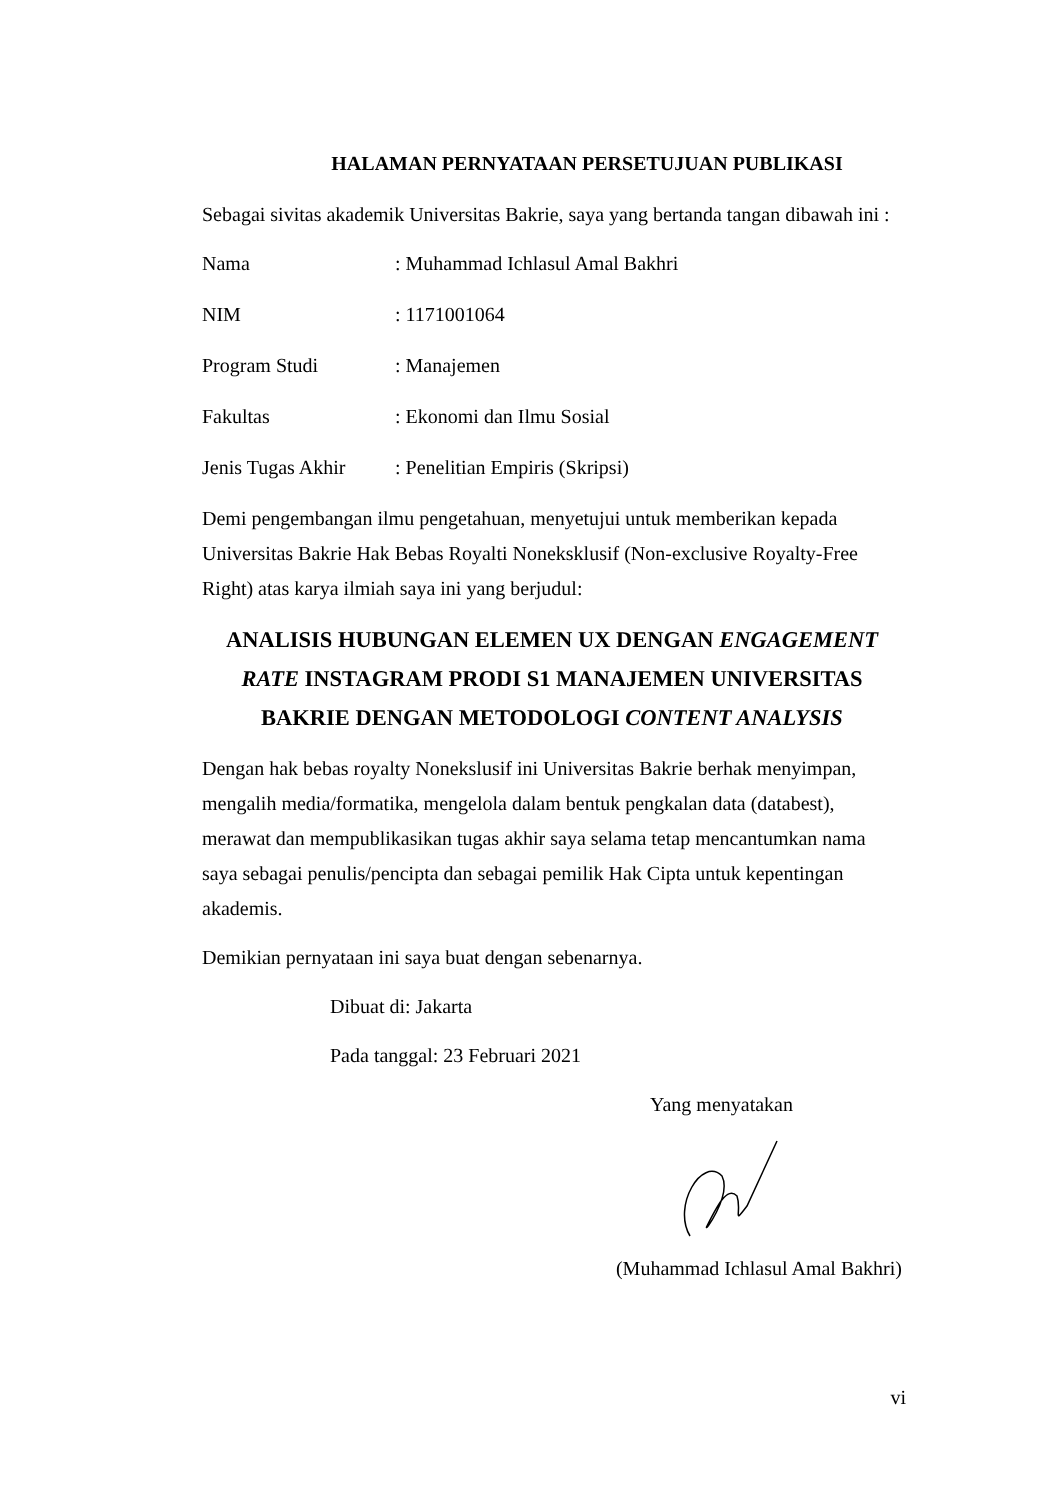HALAMAN PERNYATAAN PERSETUJUAN PUBLIKASI
Sebagai sivitas akademik Universitas Bakrie, saya yang bertanda tangan dibawah ini :
Nama: Muhammad Ichlasul Amal Bakhri
NIM: 1171001064
Program Studi: Manajemen
Fakultas: Ekonomi dan Ilmu Sosial
Jenis Tugas Akhir: Penelitian Empiris (Skripsi)
Demi pengembangan ilmu pengetahuan, menyetujui untuk memberikan kepada Universitas Bakrie Hak Bebas Royalti Noneksklusif (Non-exclusive Royalty-Free Right) atas karya ilmiah saya ini yang berjudul:
ANALISIS HUBUNGAN ELEMEN UX DENGAN ENGAGEMENT RATE INSTAGRAM PRODI S1 MANAJEMEN UNIVERSITAS BAKRIE DENGAN METODOLOGI CONTENT ANALYSIS
Dengan hak bebas royalty Nonekslusif ini Universitas Bakrie berhak menyimpan, mengalih media/formatika, mengelola dalam bentuk pengkalan data (databest), merawat dan mempublikasikan tugas akhir saya selama tetap mencantumkan nama saya sebagai penulis/pencipta dan sebagai pemilik Hak Cipta untuk kepentingan akademis.
Demikian pernyataan ini saya buat dengan sebenarnya.
Dibuat di: Jakarta
Pada tanggal: 23 Februari 2021
Yang menyatakan
(Muhammad Ichlasul Amal Bakhri)
vi